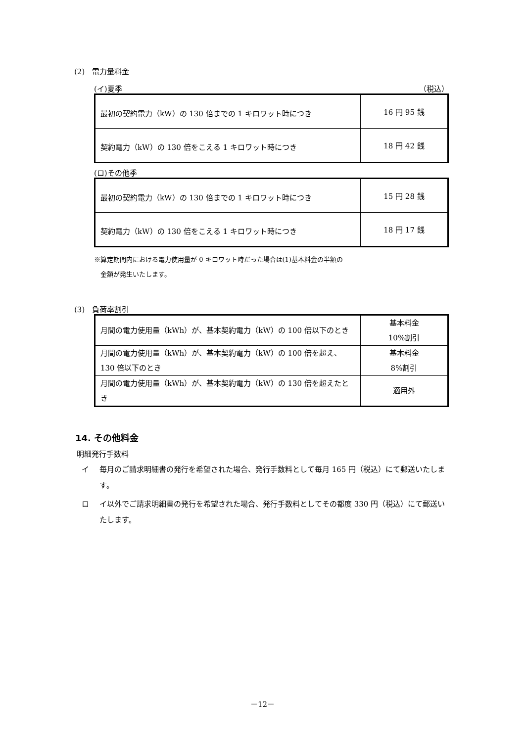(2)　電力量料金
(イ)夏季 （税込）
| 最初の契約電力（kW）の 130 倍までの 1 キロワット時につき | 16 円 95 銭 |
| 契約電力（kW）の 130 倍をこえる 1 キロワット時につき | 18 円 42 銭 |
(ロ)その他季
| 最初の契約電力（kW）の 130 倍までの 1 キロワット時につき | 15 円 28 銭 |
| 契約電力（kW）の 130 倍をこえる 1 キロワット時につき | 18 円 17 銭 |
※算定期間内における電力使用量が 0 キロワット時だった場合は(1)基本料金の半額の
　金額が発生いたします。
(3)　負荷率割引
| 月間の電力使用量（kWh）が、基本契約電力（kW）の 100 倍以下のとき | 基本料金 10%割引 |
| 月間の電力使用量（kWh）が、基本契約電力（kW）の 100 倍を超え、130 倍以下のとき | 基本料金 8%割引 |
| 月間の電力使用量（kWh）が、基本契約電力（kW）の 130 倍を超えたとき | 適用外 |
14. その他料金
明細発行手数料
イ 毎月のご請求明細書の発行を希望された場合、発行手数料として毎月 165 円（税込）にて郵送いたします。
ロ イ以外でご請求明細書の発行を希望された場合、発行手数料としてその都度 330 円（税込）にて郵送いたします。
－12－